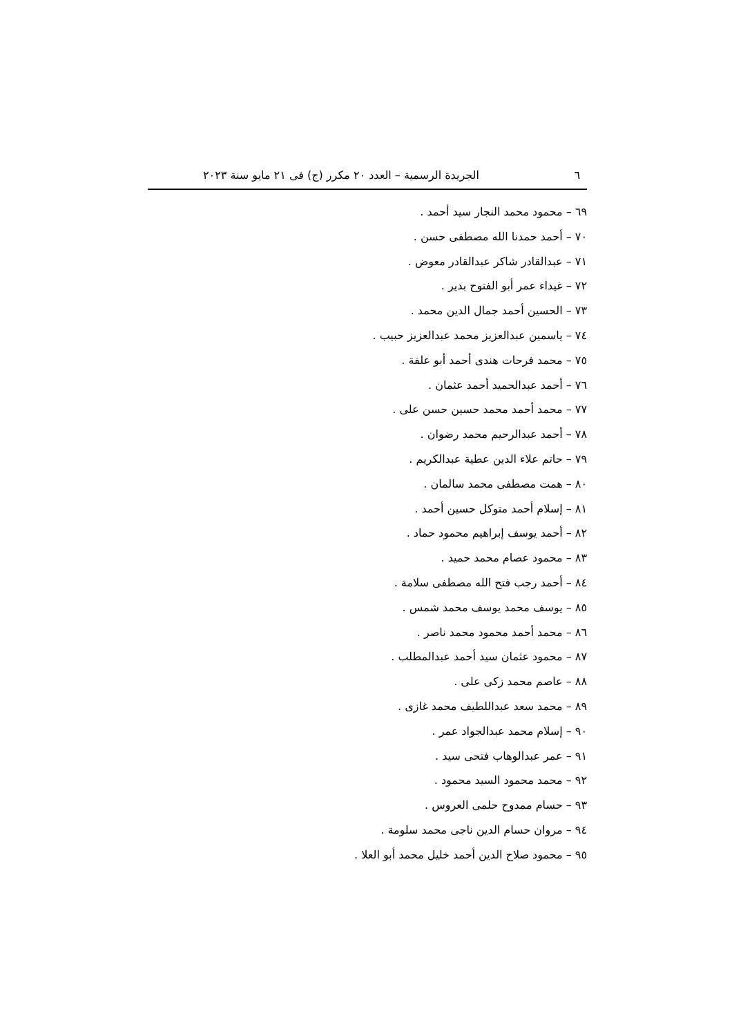٦ الجريدة الرسمية – العدد ٢٠ مكرر (ج) فى ٢١ مايو سنة ٢٠٢٣
٦٩ – محمود محمد النجار سيد أحمد .
٧٠ – أحمد حمدنا الله مصطفى حسن .
٧١ – عبدالقادر شاكر عبدالقادر معوض .
٧٢ – غيداء عمر أبو الفتوح بدير .
٧٣ – الحسين أحمد جمال الدين محمد .
٧٤ – ياسمين عبدالعزيز محمد عبدالعزيز حبيب .
٧٥ – محمد فرحات هندى أحمد أبو علفة .
٧٦ – أحمد عبدالحميد أحمد عثمان .
٧٧ – محمد أحمد محمد حسين حسن على .
٧٨ – أحمد عبدالرحيم محمد رضوان .
٧٩ – حاتم علاء الدين عطية عبدالكريم .
٨٠ – همت مصطفى محمد سالمان .
٨١ – إسلام أحمد متوكل حسين أحمد .
٨٢ – أحمد يوسف إبراهيم محمود حماد .
٨٣ – محمود عصام محمد حميد .
٨٤ – أحمد رجب فتح الله مصطفى سلامة .
٨٥ – يوسف محمد يوسف محمد شمس .
٨٦ – محمد أحمد محمود محمد ناصر .
٨٧ – محمود عثمان سيد أحمد عبدالمطلب .
٨٨ – عاصم محمد زكى على .
٨٩ – محمد سعد عبداللطيف محمد غازى .
٩٠ – إسلام محمد عبدالجواد عمر .
٩١ – عمر عبدالوهاب فتحى سيد .
٩٢ – محمد محمود السيد محمود .
٩٣ – حسام ممدوح حلمى العروس .
٩٤ – مروان حسام الدين ناجى محمد سلومة .
٩٥ – محمود صلاح الدين أحمد خليل محمد أبو العلا .